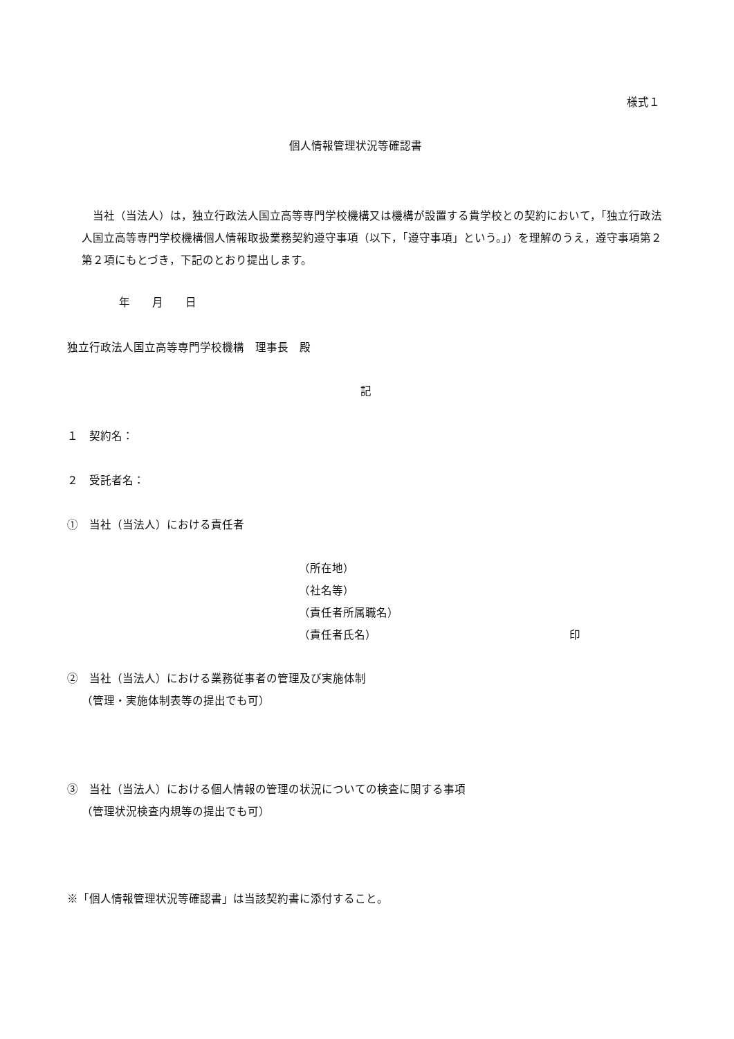様式１
個人情報管理状況等確認書
　当社（当法人）は，独立行政法人国立高等専門学校機構又は機構が設置する貴学校との契約において，「独立行政法人国立高等専門学校機構個人情報取扱業務契約遵守事項（以下，「遵守事項」という。」）を理解のうえ，遵守事項第２第２項にもとづき，下記のとおり提出します。
年　　月　　日
独立行政法人国立高等専門学校機構　理事長　殿
記
１　契約名：
２　受託者名：
①　当社（当法人）における責任者
（所在地）
（社名等）
（責任者所属職名）
（責任者氏名） 印
②　当社（当法人）における業務従事者の管理及び実施体制
（管理・実施体制表等の提出でも可）
③　当社（当法人）における個人情報の管理の状況についての検査に関する事項
（管理状況検査内規等の提出でも可）
※「個人情報管理状況等確認書」は当該契約書に添付すること。